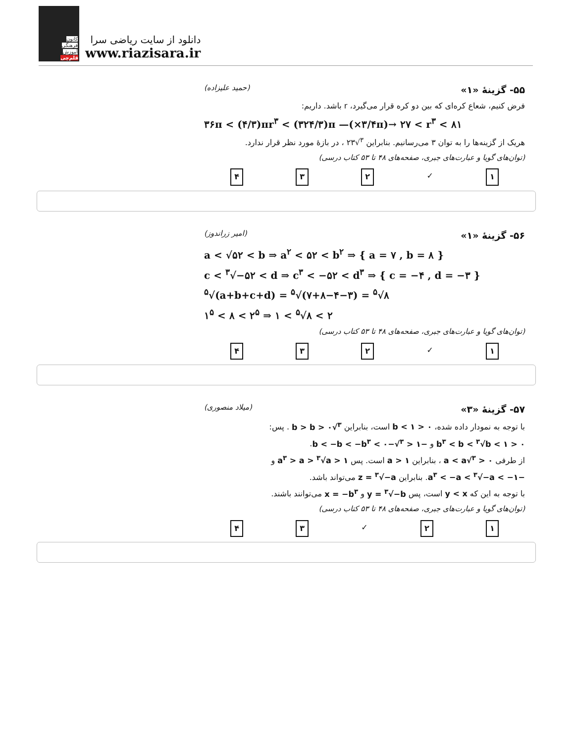کانون
فرهنگی
آموزش
قلم‌چی
دانلود از سایت ریاضی سرا
www.riazisara.ir
۵۵- گزینهٔ «۱» (حمید علیزاده)
فرض کنیم، شعاع کره‌ای که بین دو کره قرار می‌گیرد، r باشد. داریم:
۳۶π < (۴/۳)πr<sup>۳</sup> < (۳۲۴/۳)π —(×۳/۴π)→ ۲۷ < r<sup>۳</sup> < ۸۱
هریک از گزینه‌ها را به توان ۳ می‌رسانیم. بنابراین <sup>۳</sup>√۲۳ ، در بازهٔ مورد نظر قرار ندارد.
(توان‌های گویا و عبارت‌های جبری، صفحه‌های ۴۸ تا ۵۳ کتاب درسی)
۱ ✓ ۲ ۳ ۴
۵۶- گزینهٔ «۱» (امیر زراندوز)
a < √۵۲ < b ⇒ a<sup>۲</sup> < ۵۲ < b<sup>۲</sup> ⇒ { a = ۷ , b = ۸ }
c < <sup>۳</sup>√−۵۲ < d ⇒ c<sup>۳</sup> < −۵۲ < d<sup>۳</sup> ⇒ { c = −۴ , d = −۳ }
<sup>۵</sup>√(a+b+c+d) = <sup>۵</sup>√(۷+۸−۴−۳) = <sup>۵</sup>√۸
۱<sup>۵</sup> < ۸ < ۲<sup>۵</sup> ⇒ ۱ < <sup>۵</sup>√۸ < ۲
(توان‌های گویا و عبارت‌های جبری، صفحه‌های ۴۸ تا ۵۳ کتاب درسی)
۱ ✓ ۲ ۳ ۴
۵۷- گزینهٔ «۳» (میلاد منصوری)
با توجه به نمودار داده شده، ۰ < b < ۱ است، بنابراین <sup>۳</sup>√b > b > ۰ . پس:
۰ < b<sup>۳</sup> < b < <sup>۳</sup>√b < ۱ و −۱ < <sup>۳</sup>√−b < −b < −b<sup>۳</sup> < ۰.
از طرفی ۰ < <sup>۳</sup>√a < a ، بنابراین a > ۱ است. پس a<sup>۳</sup> > a > <sup>۳</sup>√a > ۱ و
−a<sup>۳</sup> < −a < <sup>۳</sup>√−a < −۱. بنابراین z = <sup>۳</sup>√−a می‌تواند باشد.
با توجه به این که y < x است، پس y = <sup>۳</sup>√−b و x = −b<sup>۳</sup> می‌توانند باشند.
(توان‌های گویا و عبارت‌های جبری، صفحه‌های ۴۸ تا ۵۳ کتاب درسی)
۱ ۲ ✓ ۳ ۴